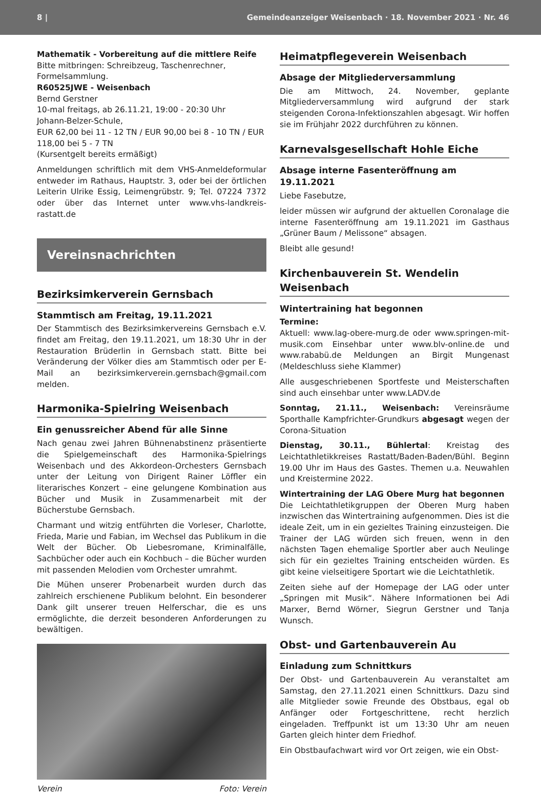8 | Gemeindeanzeiger Weisenbach · 18. November 2021 · Nr. 46
Mathematik - Vorbereitung auf die mittlere Reife
Bitte mitbringen: Schreibzeug, Taschenrechner, Formelsammlung.
R60525JWE - Weisenbach
Bernd Gerstner
10-mal freitags, ab 26.11.21, 19:00 - 20:30 Uhr
Johann-Belzer-Schule,
EUR 62,00 bei 11 - 12 TN / EUR 90,00 bei 8 - 10 TN / EUR 118,00 bei 5 - 7 TN
(Kursentgelt bereits ermäßigt)
Anmeldungen schriftlich mit dem VHS-Anmeldeformular entweder im Rathaus, Hauptstr. 3, oder bei der örtlichen Leiterin Ulrike Essig, Leimengrübstr. 9; Tel. 07224 7372 oder über das Internet unter www.vhs-landkreis-rastatt.de
Vereinsnachrichten
Bezirksimkerverein Gernsbach
Stammtisch am Freitag, 19.11.2021
Der Stammtisch des Bezirksimkervereins Gernsbach e.V. findet am Freitag, den 19.11.2021, um 18:30 Uhr in der Restauration Brüderlin in Gernsbach statt. Bitte bei Veränderung der Völker dies am Stammtisch oder per E-Mail an bezirksimkerverein.gernsbach@gmail.com melden.
Harmonika-Spielring Weisenbach
Ein genussreicher Abend für alle Sinne
Nach genau zwei Jahren Bühnenabstinenz präsentierte die Spielgemeinschaft des Harmonika-Spielrings Weisenbach und des Akkordeon-Orchesters Gernsbach unter der Leitung von Dirigent Rainer Löffler ein literarisches Konzert – eine gelungene Kombination aus Bücher und Musik in Zusammenarbeit mit der Bücherstube Gernsbach.
Charmant und witzig entführten die Vorleser, Charlotte, Frieda, Marie und Fabian, im Wechsel das Publikum in die Welt der Bücher. Ob Liebesromane, Kriminalfälle, Sachbücher oder auch ein Kochbuch – die Bücher wurden mit passenden Melodien vom Orchester umrahmt.
Die Mühen unserer Probenarbeit wurden durch das zahlreich erschienene Publikum belohnt. Ein besonderer Dank gilt unserer treuen Helferschar, die es uns ermöglichte, die derzeit besonderen Anforderungen zu bewältigen.
Verein Foto: Verein
Heimatpflegeverein Weisenbach
Absage der Mitgliederversammlung
Die am Mittwoch, 24. November, geplante Mitgliederversammlung wird aufgrund der stark steigenden Corona-Infektionszahlen abgesagt. Wir hoffen sie im Frühjahr 2022 durchführen zu können.
Karnevalsgesellschaft Hohle Eiche
Absage interne Fasenteröffnung am 19.11.2021
Liebe Fasebutze,
leider müssen wir aufgrund der aktuellen Coronalage die interne Fasenteröffnung am 19.11.2021 im Gasthaus „Grüner Baum / Melissone“ absagen.
Bleibt alle gesund!
Kirchenbauverein St. Wendelin Weisenbach
Wintertraining hat begonnen
Termine:
Aktuell: www.lag-obere-murg.de oder www.springen-mit-musik.com Einsehbar unter www.blv-online.de und www.rababü.de Meldungen an Birgit Mungenast (Meldeschluss siehe Klammer)
Alle ausgeschriebenen Sportfeste und Meisterschaften sind auch einsehbar unter www.LADV.de
Sonntag, 21.11., Weisenbach: Vereinsräume Sporthalle Kampfrichter-Grundkurs abgesagt wegen der Corona-Situation
Dienstag, 30.11., Bühlertal: Kreistag des Leichtathletikkreises Rastatt/Baden-Baden/Bühl. Beginn 19.00 Uhr im Haus des Gastes. Themen u.a. Neuwahlen und Kreistermine 2022.
Wintertraining der LAG Obere Murg hat begonnen
Die Leichtathletikgruppen der Oberen Murg haben inzwischen das Wintertraining aufgenommen. Dies ist die ideale Zeit, um in ein gezieltes Training einzusteigen. Die Trainer der LAG würden sich freuen, wenn in den nächsten Tagen ehemalige Sportler aber auch Neulinge sich für ein gezieltes Training entscheiden würden. Es gibt keine vielseitigere Sportart wie die Leichtathletik.
Zeiten siehe auf der Homepage der LAG oder unter „Springen mit Musik“. Nähere Informationen bei Adi Marxer, Bernd Wörner, Siegrun Gerstner und Tanja Wunsch.
Obst- und Gartenbauverein Au
Einladung zum Schnittkurs
Der Obst- und Gartenbauverein Au veranstaltet am Samstag, den 27.11.2021 einen Schnittkurs. Dazu sind alle Mitglieder sowie Freunde des Obstbaus, egal ob Anfänger oder Fortgeschrittene, recht herzlich eingeladen. Treffpunkt ist um 13:30 Uhr am neuen Garten gleich hinter dem Friedhof.
Ein Obstbaufachwart wird vor Ort zeigen, wie ein Obst-